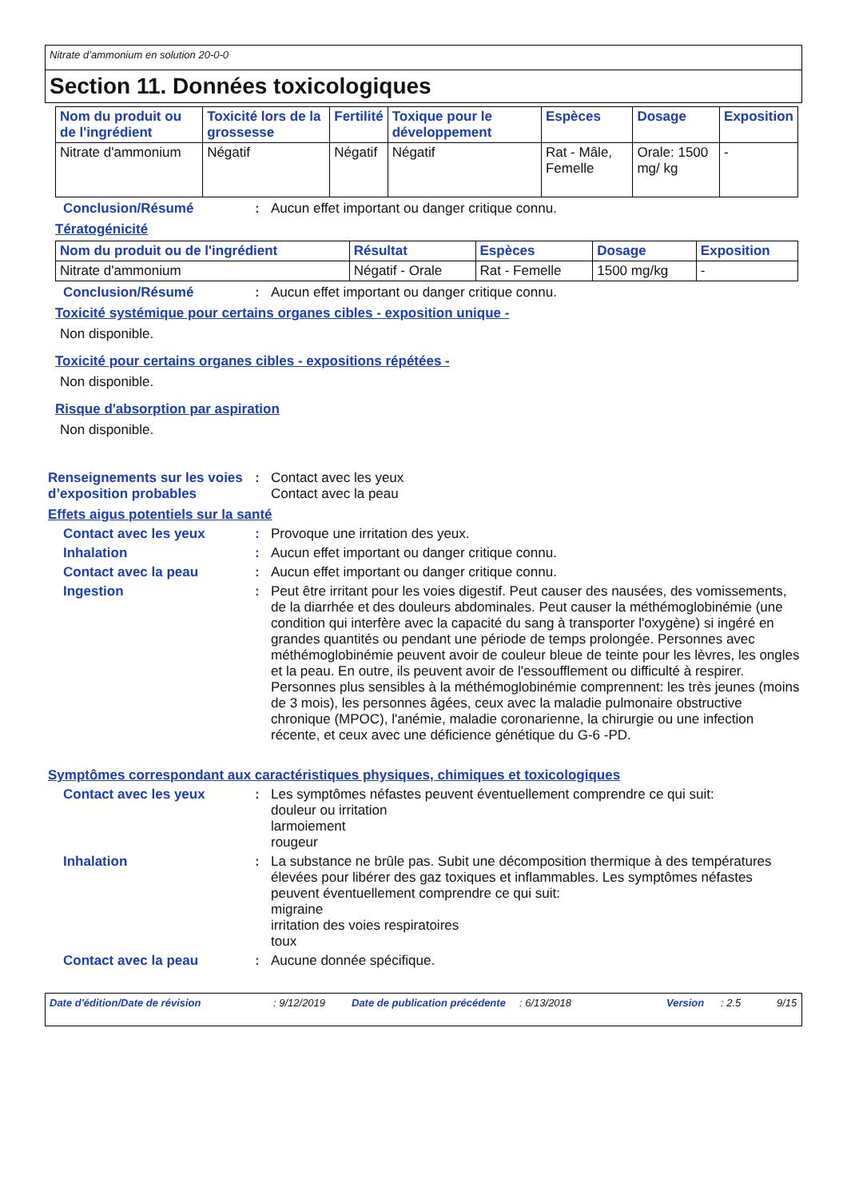Nitrate d’ammonium en solution 20-0-0
Section 11. Données toxicologiques
| Nom du produit ou de l'ingrédient | Toxicité lors de la grossesse | Fertilité | Toxique pour le développement | Espèces | Dosage | Exposition |
| --- | --- | --- | --- | --- | --- | --- |
| Nitrate d'ammonium | Négatif | Négatif | Négatif | Rat - Mâle, Femelle | Orale: 1500 mg/ kg | - |
Conclusion/Résumé :
Aucun effet important ou danger critique connu.
Tératogénicité
| Nom du produit ou de l'ingrédient | Résultat | Espèces | Dosage | Exposition |
| --- | --- | --- | --- | --- |
| Nitrate d'ammonium | Négatif - Orale | Rat - Femelle | 1500 mg/kg | - |
Conclusion/Résumé :
Aucun effet important ou danger critique connu.
Toxicité systémique pour certains organes cibles - exposition unique -
Non disponible.
Toxicité pour certains organes cibles - expositions répétées -
Non disponible.
Risque d'absorption par aspiration
Non disponible.
Renseignements sur les voies d’exposition probables
:
Contact avec les yeux
Contact avec la peau
Effets aigus potentiels sur la santé
Contact avec les yeux :
Provoque une irritation des yeux.
Inhalation :
Aucun effet important ou danger critique connu.
Contact avec la peau :
Aucun effet important ou danger critique connu.
Ingestion :
Peut être irritant pour les voies digestif. Peut causer des nausées, des vomissements, de la diarrhée et des douleurs abdominales. Peut causer la méthémoglobinémie (une condition qui interfère avec la capacité du sang à transporter l'oxygène) si ingéré en grandes quantités ou pendant une période de temps prolongée. Personnes avec méthémoglobinémie peuvent avoir de couleur bleue de teinte pour les lèvres, les ongles et la peau. En outre, ils peuvent avoir de l'essoufflement ou difficulté à respirer. Personnes plus sensibles à la méthémoglobinémie comprennent: les très jeunes (moins de 3 mois), les personnes âgées, ceux avec la maladie pulmonaire obstructive chronique (MPOC), l'anémie, maladie coronarienne, la chirurgie ou une infection récente, et ceux avec une déficience génétique du G-6 -PD.
Symptômes correspondant aux caractéristiques physiques, chimiques et toxicologiques
Contact avec les yeux :
Les symptômes néfastes peuvent éventuellement comprendre ce qui suit:
douleur ou irritation
larmoiement
rougeur
Inhalation :
La substance ne brûle pas. Subit une décomposition thermique à des températures élevées pour libérer des gaz toxiques et inflammables. Les symptômes néfastes peuvent éventuellement comprendre ce qui suit:
migraine
irritation des voies respiratoires
toux
Contact avec la peau :
Aucune donnée spécifique.
Date d'édition/Date de révision: 9/12/2019 Date de publication précédente: 6/13/2018 Version: 2.5 9/15